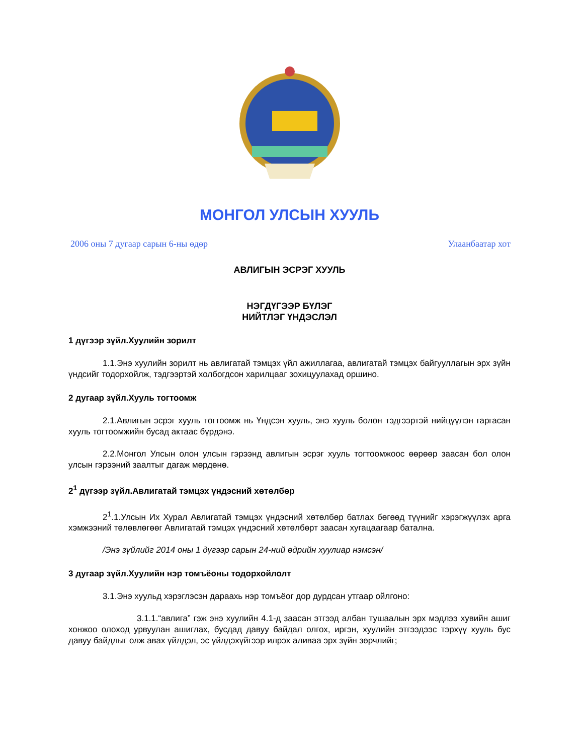МОНГОЛ УЛСЫН ХУУЛЬ
2006 оны 7 дугаар сарын 6-ны өдөр Улаанбаатар хот
АВЛИГЫН ЭСРЭГ ХУУЛЬ
НЭГДҮГЭЭР БҮЛЭГ
НИЙТЛЭГ ҮНДЭСЛЭЛ
1 дүгээр зүйл.Хуулийн зорилт
1.1.Энэ хуулийн зорилт нь авлигатай тэмцэх үйл ажиллагаа, авлигатай тэмцэх байгууллагын эрх зүйн үндсийг тодорхойлж, тэдгээртэй холбогдсон харилцааг зохицуулахад оршино.
2 дугаар зүйл.Хууль тогтоомж
2.1.Авлигын эсрэг хууль тогтоомж нь Үндсэн хууль, энэ хууль болон тэдгээртэй нийцүүлэн гаргасан хууль тогтоомжийн бусад актаас бүрдэнэ.
2.2.Монгол Улсын олон улсын гэрээнд авлигын эсрэг хууль тогтоомжоос өөрөөр заасан бол олон улсын гэрээний заалтыг дагаж мөрдөнө.
2<sup>1</sup> дүгээр зүйл.Авлигатай тэмцэх үндэсний хөтөлбөр
2<sup>1</sup>.1.Улсын Их Хурал Авлигатай тэмцэх үндэсний хөтөлбөр батлах бөгөөд түүнийг хэрэгжүүлэх арга хэмжээний төлөвлөгөөг Авлигатай тэмцэх үндэсний хөтөлбөрт заасан хугацаагаар батална.
/Энэ зүйлийг 2014 оны 1 дүгээр сарын 24-ний өдрийн хуулиар нэмсэн/
3 дугаар зүйл.Хуулийн нэр томъёоны тодорхойлолт
3.1.Энэ хуульд хэрэглэсэн дараахь нэр томъёог дор дурдсан утгаар ойлгоно:
3.1.1.“авлига” гэж энэ хуулийн 4.1-д заасан этгээд албан тушаалын эрх мэдлээ хувийн ашиг хонжоо олоход урвуулан ашиглах, бусдад давуу байдал олгох, иргэн, хуулийн этгээдээс тэрхүү хууль бус давуу байдлыг олж авах үйлдэл, эс үйлдэхүйгээр илрэх аливаа эрх зүйн зөрчлийг;